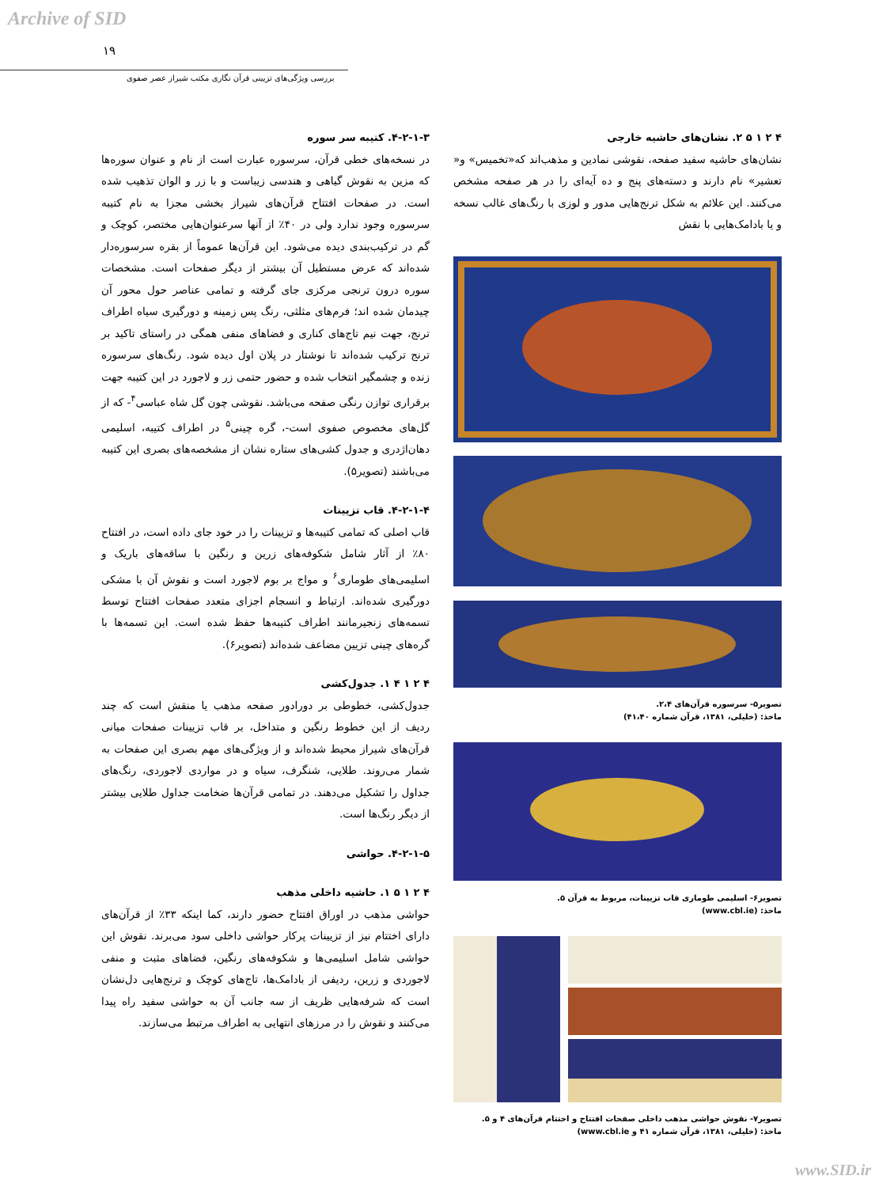Archive of SID
۱۹
بررسی ویژگی‌های تزیینی قرآن نگاری مکتب شیراز عصر صفوی
۴-۲-۱-۳. کتیبه سر سوره
در نسخه‌های خطی قرآن، سرسوره عبارت است از نام و عنوان سوره‌ها که مزین به نقوش گیاهی و هندسی زیباست و با زر و الوان تذهیب شده است. در صفحات افتتاح قرآن‌های شیراز بخشی مجزا به نام کتیبه سرسوره وجود ندارد ولی در ۴۰٪ از آنها سرعنوان‌هایی مختصر، کوچک و گم در ترکیب‌بندی دیده می‌شود. این قرآن‌ها عموماً از بقره سرسوره‌دار شده‌اند که عرض مستطیل آن بیشتر از دیگر صفحات است. مشخصات سوره درون ترنجی مرکزی جای گرفته و تمامی عناصر حول محور آن چیدمان شده اند؛ فرم‌های مثلثی، رنگ پس زمینه و دورگیری سیاه اطراف ترنج، جهت نیم تاج‌های کناری و فضاهای منفی همگی در راستای تاکید بر ترنج ترکیب شده‌اند تا نوشتار در پلان اول دیده شود. رنگ‌های سرسوره زنده و چشمگیر انتخاب شده و حضور حتمی زر و لاجورد در این کتیبه جهت برقراری توازن رنگی صفحه می‌باشد. نقوشی چون گل شاه عباسی<sup>۴</sup>- که از گل‌های مخصوص صفوی است-، گره چینی<sup>۵</sup> در اطراف کتیبه، اسلیمی دهان‌اژدری و جدول کشی‌های ستاره نشان از مشخصه‌های بصری این کتیبه می‌باشند (تصویر۵).
۴-۲-۱-۴. قاب تزیینات
قاب اصلی که تمامی کتیبه‌ها و تزیینات را در خود جای داده است، در افتتاح ۸۰٪ از آثار شامل شکوفه‌های زرین و رنگین با ساقه‌های باریک و اسلیمی‌های طوماری<sup>۶</sup> و مواج بر بوم لاجورد است و نقوش آن با مشکی دورگیری شده‌اند. ارتباط و انسجام اجزای متعدد صفحات افتتاح توسط تسمه‌های زنجیرمانند اطراف کتیبه‌ها حفظ شده است. این تسمه‌ها با گره‌های چینی تزیین مضاعف شده‌اند (تصویر۶).
۴ ۲ ۱ ۴ ۱. جدول‌کشی
جدول‌کشی، خطوطی بر دورادور صفحه مذهب یا منقش است که چند ردیف از این خطوط رنگین و متداخل، بر قاب تزیینات صفحات میانی قرآن‌های شیراز محیط شده‌اند و از ویژگی‌های مهم بصری این صفحات به شمار می‌روند. طلایی، شنگرف، سیاه و در مواردی لاجوردی، رنگ‌های جداول را تشکیل می‌دهند. در تمامی قرآن‌ها ضخامت جداول طلایی بیشتر از دیگر رنگ‌ها است.
۴-۲-۱-۵. حواشی
۴ ۲ ۱ ۵ ۱. حاشیه داخلی مذهب
حواشی مذهب در اوراق افتتاح حضور دارند، کما اینکه ۳۳٪ از قرآن‌های دارای اختتام نیز از تزیینات پرکار حواشی داخلی سود می‌برند. نقوش این حواشی شامل اسلیمی‌ها و شکوفه‌های رنگین، فضاهای مثبت و منفی لاجوردی و زرین، ردیفی از بادامک‌ها، تاج‌های کوچک و ترنج‌هایی دل‌نشان است که شرفه‌هایی ظریف از سه جانب آن به حواشی سفید راه پیدا می‌کنند و نقوش را در مرزهای انتهایی به اطراف مرتبط می‌سازند.
۴ ۲ ۱ ۵ ۲. نشان‌های حاشیه خارجی
نشان‌های حاشیه سفید صفحه، نقوشی نمادین و مذهب‌اند که«تخمیس» و« تعشیر» نام دارند و دسته‌های پنج و ده آیه‌ای را در هر صفحه مشخص می‌کنند. این علائم به شکل ترنج‌هایی مدور و لوزی با رنگ‌های غالب نسخه و یا بادامک‌هایی با نقش
تصویر۵- سرسوره قرآن‌های ۲،۴.
ماخذ: (خلیلی، ۱۳۸۱، قرآن شماره ۴۱،۴۰)
تصویر۶- اسلیمی طوماری قاب تزیینات، مربوط به قرآن ۵.
ماخذ: (www.cbl.ie)
تصویر۷- نقوش حواشی مذهب داخلی صفحات افتتاح و اختتام قرآن‌های ۴ و ۵.
ماخذ: (خلیلی، ۱۳۸۱، قرآن شماره ۴۱ و www.cbl.ie)
www.SID.ir